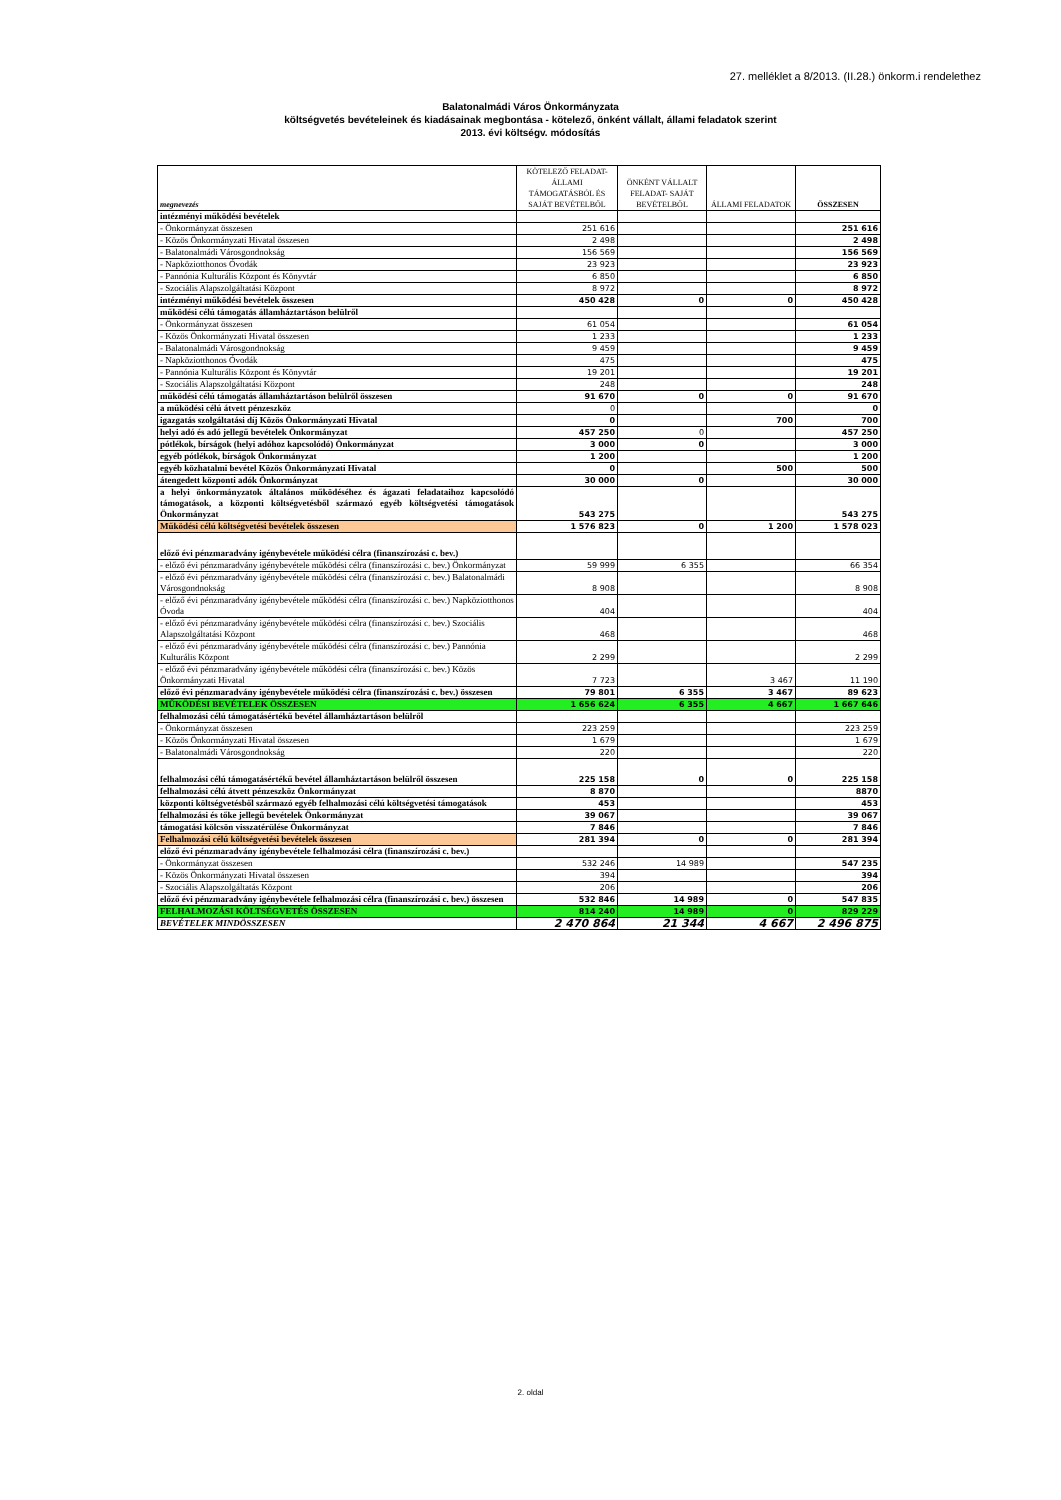27. melléklet a 8/2013. (II.28.) önkorm.i rendelethez
Balatonalmádi Város Önkormányzata
költségvetés bevételeinek és kiadásainak megbontása - kötelező, önként vállalt, állami feladatok szerint
2013. évi költségv. módosítás
| megnevezés | KÖTELEZŐ FELADAT-ÁLLAMI TÁMOGATÁSBÓL ÉS SAJÁT BEVÉTELBŐL | ÖNKÉNT VÁLLALT FELADAT- SAJÁT BEVÉTELBŐL | ÁLLAMI FELADATOK | ÖSSZESEN |
| --- | --- | --- | --- | --- |
| intézményi működési bevételek | | | | |
| - Önkormányzat összesen | 251 616 | | | 251 616 |
| - Közös Önkormányzati Hivatal összesen | 2 498 | | | 2 498 |
| - Balatonalmádi Városgondnokság | 156 569 | | | 156 569 |
| - Napköziotthonos Óvodák | 23 923 | | | 23 923 |
| - Pannónia Kulturális Központ és Könyvtár | 6 850 | | | 6 850 |
| - Szociális Alapszolgáltatási Központ | 8 972 | | | 8 972 |
| intézményi működési bevételek összesen | 450 428 | 0 | 0 | 450 428 |
| működési célú támogatás államháztartáson belülről | | | | |
| - Önkormányzat összesen | 61 054 | | | 61 054 |
| - Közös Önkormányzati Hivatal összesen | 1 233 | | | 1 233 |
| - Balatonalmádi Városgondnokság | 9 459 | | | 9 459 |
| - Napköziotthonos Óvodák | 475 | | | 475 |
| - Pannónia Kulturális Központ és Könyvtár | 19 201 | | | 19 201 |
| - Szociális Alapszolgáltatási Központ | 248 | | | 248 |
| működési célú támogatás államháztartáson belülről összesen | 91 670 | 0 | 0 | 91 670 |
| a működési célú átvett pénzeszköz | 0 | | | 0 |
| igazgatás szolgáltatási díj Közös Önkormányzati Hivatal | 0 | | 700 | 700 |
| helyi adó és adó jellegű bevételek Önkormányzat | 457 250 | 0 | | 457 250 |
| pótlékok, bírságok (helyi adóhoz kapcsolódó) Önkormányzat | 3 000 | 0 | | 3 000 |
| egyéb pótlékok, bírságok Önkormányzat | 1 200 | | | 1 200 |
| egyéb közhatalmi bevétel Közös Önkormányzati Hivatal | 0 | | 500 | 500 |
| átengedett központi adók Önkormányzat | 30 000 | 0 | | 30 000 |
| a helyi önkormányzatok általános működéséhez és ágazati feladataihoz kapcsolódó támogatások, a központi költségvetésből származó egyéb költségvetési támogatások Önkormányzat | 543 275 | | | 543 275 |
| Működési célú költségvetési bevételek összesen | 1 576 823 | 0 | 1 200 | 1 578 023 |
| előző évi pénzmaradvány igénybevétele működési célra (finanszírozási c. bev.) | | | | |
| - előző évi pénzmaradvány igénybevétele működési célra (finanszírozási c. bev.) Önkormányzat | 59 999 | 6 355 | | 66 354 |
| - előző évi pénzmaradvány igénybevétele működési célra (finanszírozási c. bev.) Balatonalmádi Városgondnokság | 8 908 | | | 8 908 |
| - előző évi pénzmaradvány igénybevétele működési célra (finanszírozási c. bev.) Napköziotthonos Óvoda | 404 | | | 404 |
| - előző évi pénzmaradvány igénybevétele működési célra (finanszírozási c. bev.) Szociális Alapszolgáltatási Központ | 468 | | | 468 |
| - előző évi pénzmaradvány igénybevétele működési célra (finanszírozási c. bev.) Pannónia Kulturális Központ | 2 299 | | | 2 299 |
| - előző évi pénzmaradvány igénybevétele működési célra (finanszírozási c. bev.) Közös Önkormányzati Hivatal | 7 723 | | 3 467 | 11 190 |
| előző évi pénzmaradvány igénybevétele működési célra (finanszírozási c. bev.) összesen | 79 801 | 6 355 | 3 467 | 89 623 |
| MŰKÖDÉSI BEVÉTELEK ÖSSZESEN | 1 656 624 | 6 355 | 4 667 | 1 667 646 |
| felhalmozási célú támogatásértékű bevétel államháztartáson belülről | | | | |
| - Önkormányzat összesen | 223 259 | | | 223 259 |
| - Közös Önkormányzati Hivatal összesen | 1 679 | | | 1 679 |
| - Balatonalmádi Városgondnokság | 220 | | | 220 |
| felhalmozási célú támogatásértékű bevétel államháztartáson belülről összesen | 225 158 | 0 | 0 | 225 158 |
| felhalmozási célú átvett pénzeszköz Önkormányzat | 8 870 | | | 8870 |
| központi költségvetésből származó egyéb felhalmozási célú költségvetési támogatások | 453 | | | 453 |
| felhalmozási és tőke jellegű bevételek Önkormányzat | 39 067 | | | 39 067 |
| támogatási kölcsön visszatérülése Önkormányzat | 7 846 | | | 7 846 |
| Felhalmozási célú költségvetési bevételek összesen | 281 394 | 0 | 0 | 281 394 |
| előző évi pénzmaradvány igénybevétele felhalmozási célra (finanszírozási c. bev.) | | | | |
| - Önkormányzat összesen | 532 246 | 14 989 | | 547 235 |
| - Közös Önkormányzati Hivatal összesen | 394 | | | 394 |
| - Szociális Alapszolgáltatás Központ | 206 | | | 206 |
| előző évi pénzmaradvány igénybevétele felhalmozási célra (finanszírozási c. bev.) összesen | 532 846 | 14 989 | 0 | 547 835 |
| FELHALMOZÁSI KÖLTSÉGVETÉS ÖSSZESEN | 814 240 | 14 989 | 0 | 829 229 |
| BEVÉTELEK MINDÖSSZESEN | 2 470 864 | 21 344 | 4 667 | 2 496 875 |
2. oldal